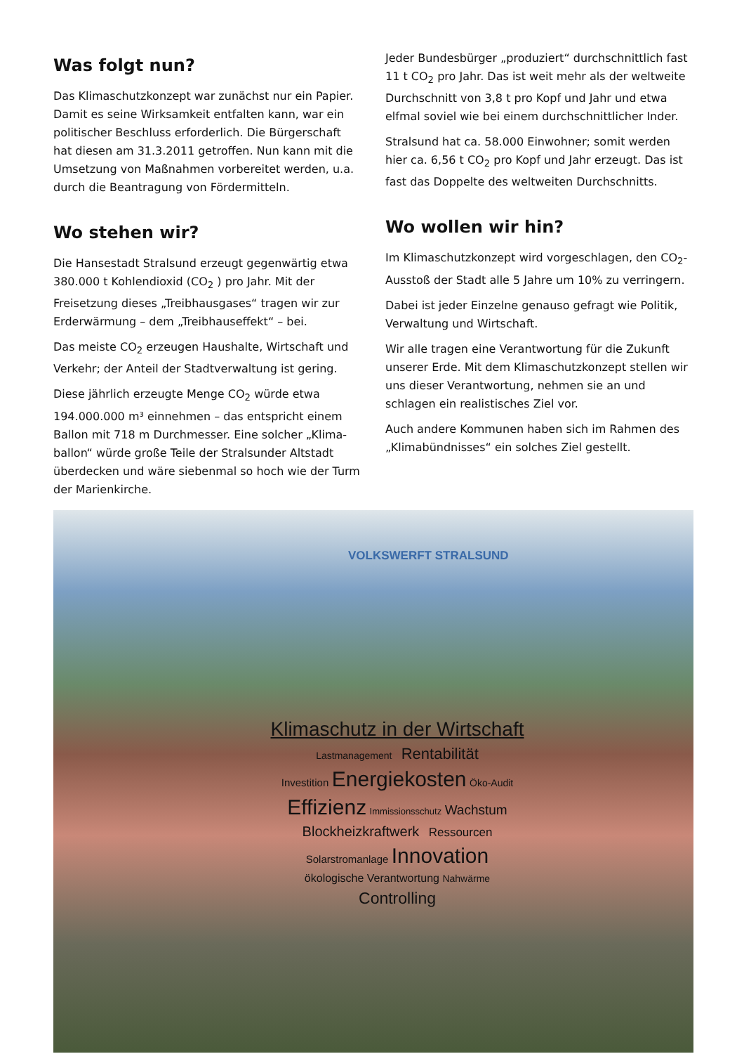Was folgt nun?
Das Klimaschutzkonzept war zunächst nur ein Papier. Damit es seine Wirksamkeit entfalten kann, war ein politischer Beschluss erforderlich. Die Bürgerschaft hat diesen am 31.3.2011 getroffen. Nun kann mit die Umsetzung von Maßnahmen vorbereitet werden, u.a. durch die Beantragung von Fördermitteln.
Wo stehen wir?
Die Hansestadt Stralsund erzeugt gegenwärtig etwa 380.000 t Kohlendioxid (CO<sub>2</sub> ) pro Jahr. Mit der Freisetzung dieses „Treibhausgases“ tragen wir zur Erderwärmung – dem „Treibhauseffekt“ – bei.
Das meiste CO<sub>2</sub> erzeugen Haushalte, Wirtschaft und Verkehr; der Anteil der Stadtverwaltung ist gering.
Diese jährlich erzeugte Menge CO<sub>2</sub> würde etwa 194.000.000 m³ einnehmen – das entspricht einem Ballon mit 718 m Durchmesser. Eine solcher „Klima-ballon“ würde große Teile der Stralsunder Altstadt überdecken und wäre siebenmal so hoch wie der Turm der Marienkirche.
Jeder Bundesbürger „produziert“ durchschnittlich fast 11 t CO<sub>2</sub> pro Jahr. Das ist weit mehr als der weltweite Durchschnitt von 3,8 t pro Kopf und Jahr und etwa elfmal soviel wie bei einem durchschnittlicher Inder.
Stralsund hat ca. 58.000 Einwohner; somit werden hier ca. 6,56 t CO<sub>2</sub> pro Kopf und Jahr erzeugt. Das ist fast das Doppelte des weltweiten Durchschnitts.
Wo wollen wir hin?
Im Klimaschutzkonzept wird vorgeschlagen, den CO<sub>2</sub>-Ausstoß der Stadt alle 5 Jahre um 10% zu verringern.
Dabei ist jeder Einzelne genauso gefragt wie Politik, Verwaltung und Wirtschaft.
Wir alle tragen eine Verantwortung für die Zukunft unserer Erde. Mit dem Klimaschutzkonzept stellen wir uns dieser Verantwortung, nehmen sie an und schlagen ein realistisches Ziel vor.
Auch andere Kommunen haben sich im Rahmen des „Klimabündnisses“ ein solches Ziel gestellt.
VOLKSWERFT STRALSUND
Klimaschutz in der Wirtschaft
Lastmanagement Rentabilität
Investition Energiekosten Öko-Audit
Effizienz Immissionsschutz Wachstum
Blockheizkraftwerk Ressourcen
Solarstromanlage Innovation
ökologische Verantwortung Nahwärme
Controlling